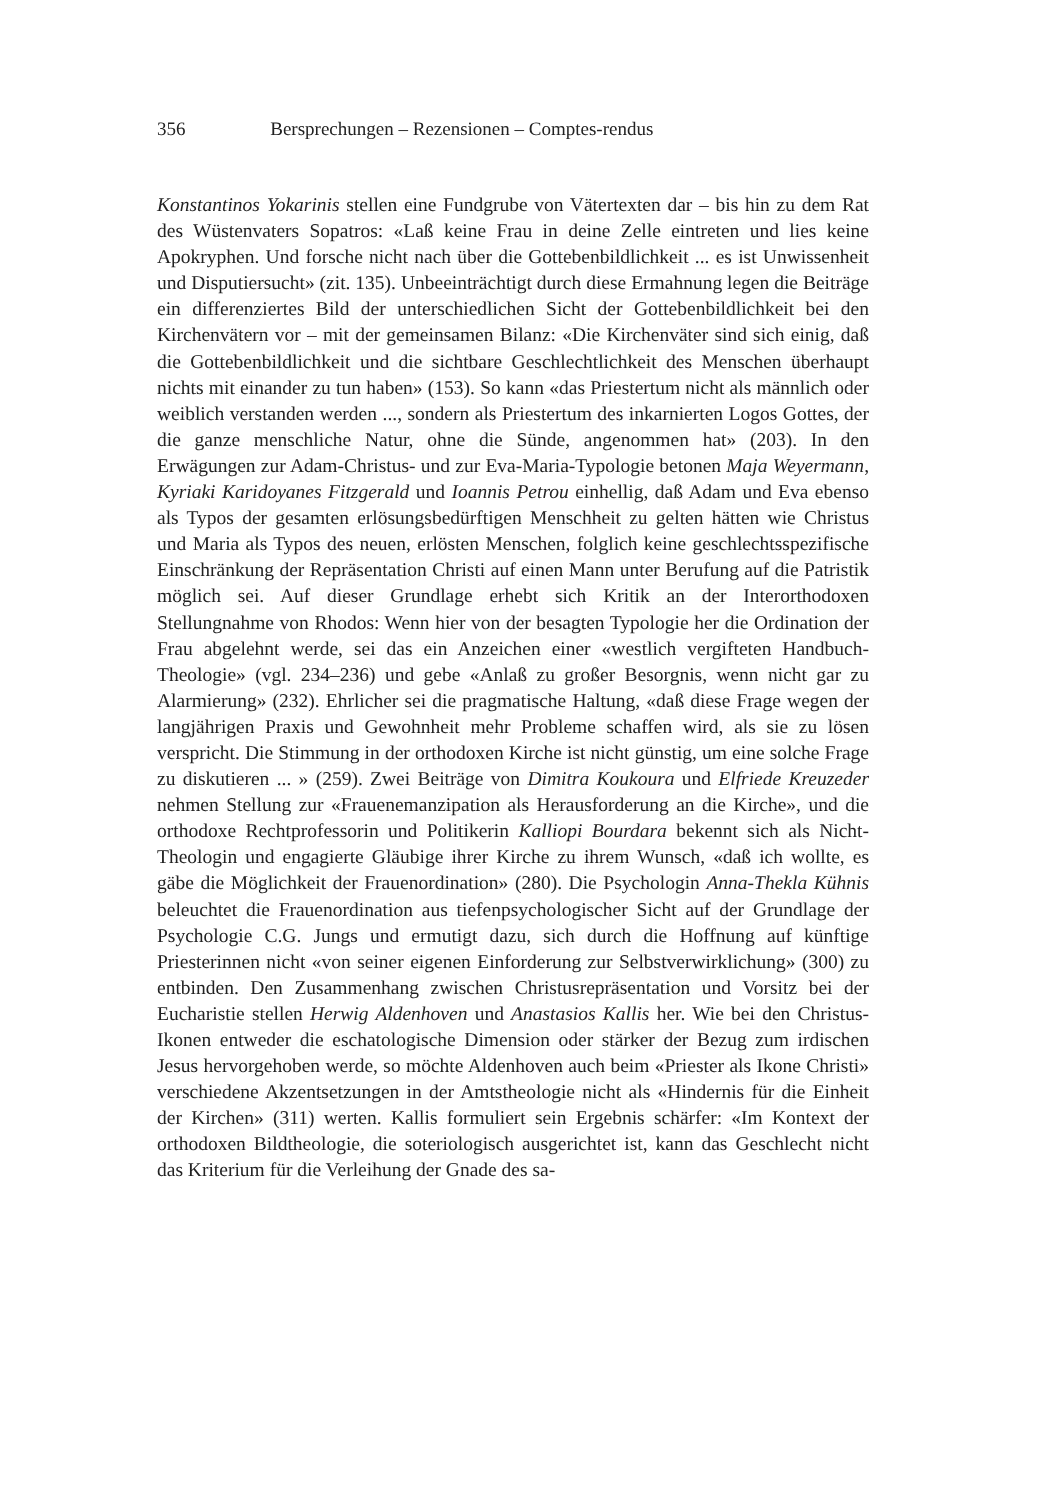356 Bersprechungen – Rezensionen – Comptes-rendus
Konstantinos Yokarinis stellen eine Fundgrube von Vätertexten dar – bis hin zu dem Rat des Wüstenvaters Sopatros: «Laß keine Frau in deine Zelle eintreten und lies keine Apokryphen. Und forsche nicht nach über die Gottebenbildlichkeit ... es ist Unwissenheit und Disputiersucht» (zit. 135). Unbeeinträchtigt durch diese Ermahnung legen die Beiträge ein differenziertes Bild der unterschiedlichen Sicht der Gottebenbildlichkeit bei den Kirchenvätern vor – mit der gemeinsamen Bilanz: «Die Kirchenväter sind sich einig, daß die Gottebenbildlichkeit und die sichtbare Geschlechtlichkeit des Menschen überhaupt nichts mit einander zu tun haben» (153). So kann «das Priestertum nicht als männlich oder weiblich verstanden werden ..., sondern als Priestertum des inkarnierten Logos Gottes, der die ganze menschliche Natur, ohne die Sünde, angenommen hat» (203). In den Erwägungen zur Adam-Christus- und zur Eva-Maria-Typologie betonen Maja Weyermann, Kyriaki Karidoyanes Fitzgerald und Ioannis Petrou einhellig, daß Adam und Eva ebenso als Typos der gesamten erlösungsbedürftigen Menschheit zu gelten hätten wie Christus und Maria als Typos des neuen, erlösten Menschen, folglich keine geschlechtsspezifische Einschränkung der Repräsentation Christi auf einen Mann unter Berufung auf die Patristik möglich sei. Auf dieser Grundlage erhebt sich Kritik an der Interorthodoxen Stellungnahme von Rhodos: Wenn hier von der besagten Typologie her die Ordination der Frau abgelehnt werde, sei das ein Anzeichen einer «westlich vergifteten Handbuch-Theologie» (vgl. 234–236) und gebe «Anlaß zu großer Besorgnis, wenn nicht gar zu Alarmierung» (232). Ehrlicher sei die pragmatische Haltung, «daß diese Frage wegen der langjährigen Praxis und Gewohnheit mehr Probleme schaffen wird, als sie zu lösen verspricht. Die Stimmung in der orthodoxen Kirche ist nicht günstig, um eine solche Frage zu diskutieren ... » (259). Zwei Beiträge von Dimitra Koukoura und Elfriede Kreuzeder nehmen Stellung zur «Frauenemanzipation als Herausforderung an die Kirche», und die orthodoxe Rechtprofessorin und Politikerin Kalliopi Bourdara bekennt sich als Nicht-Theologin und engagierte Gläubige ihrer Kirche zu ihrem Wunsch, «daß ich wollte, es gäbe die Möglichkeit der Frauenordination» (280). Die Psychologin Anna-Thekla Kühnis beleuchtet die Frauenordination aus tiefenpsychologischer Sicht auf der Grundlage der Psychologie C.G. Jungs und ermutigt dazu, sich durch die Hoffnung auf künftige Priesterinnen nicht «von seiner eigenen Einforderung zur Selbstverwirklichung» (300) zu entbinden. Den Zusammenhang zwischen Christusrepräsentation und Vorsitz bei der Eucharistie stellen Herwig Aldenhoven und Anastasios Kallis her. Wie bei den Christus-Ikonen entweder die eschatologische Dimension oder stärker der Bezug zum irdischen Jesus hervorgehoben werde, so möchte Aldenhoven auch beim «Priester als Ikone Christi» verschiedene Akzentsetzungen in der Amtstheologie nicht als «Hindernis für die Einheit der Kirchen» (311) werten. Kallis formuliert sein Ergebnis schärfer: «Im Kontext der orthodoxen Bildtheologie, die soteriologisch ausgerichtet ist, kann das Geschlecht nicht das Kriterium für die Verleihung der Gnade des sa-